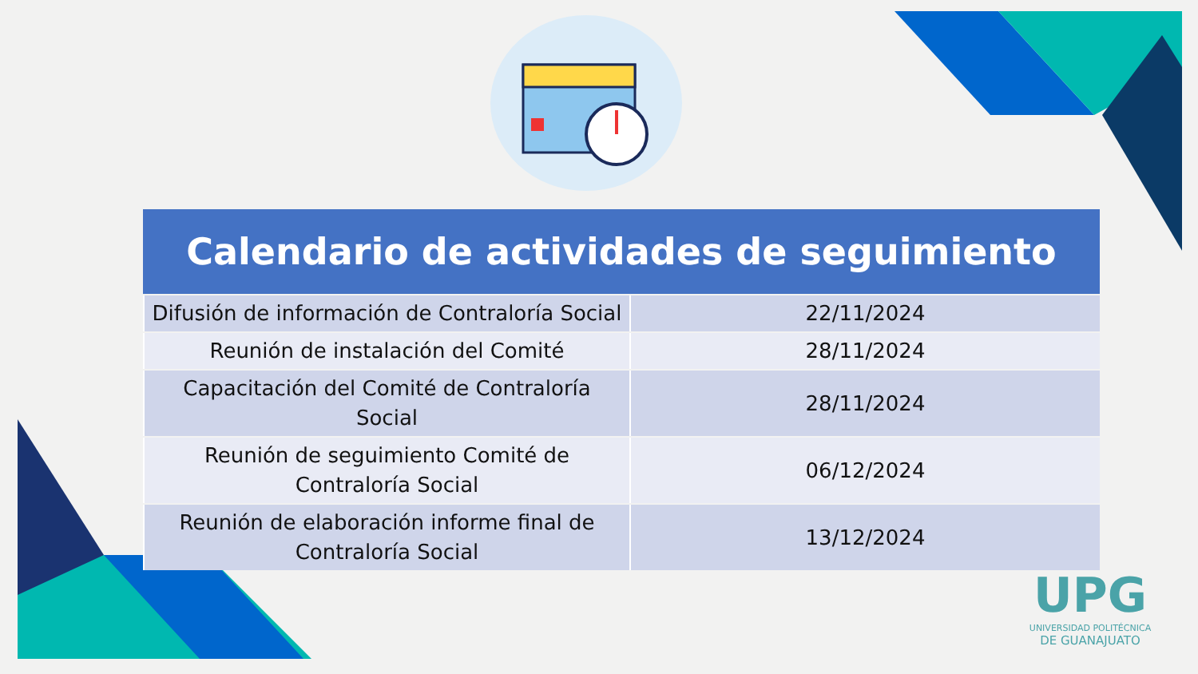| Calendario de actividades de seguimiento | |
| --- | --- |
| Difusión de información de Contraloría Social | 22/11/2024 |
| Reunión de instalación del Comité | 28/11/2024 |
| Capacitación del Comité de Contraloría Social | 28/11/2024 |
| Reunión de seguimiento Comité de Contraloría Social | 06/12/2024 |
| Reunión de elaboración informe final de Contraloría Social | 13/12/2024 |
UPG
UNIVERSIDAD POLITÉCNICA
DE GUANAJUATO